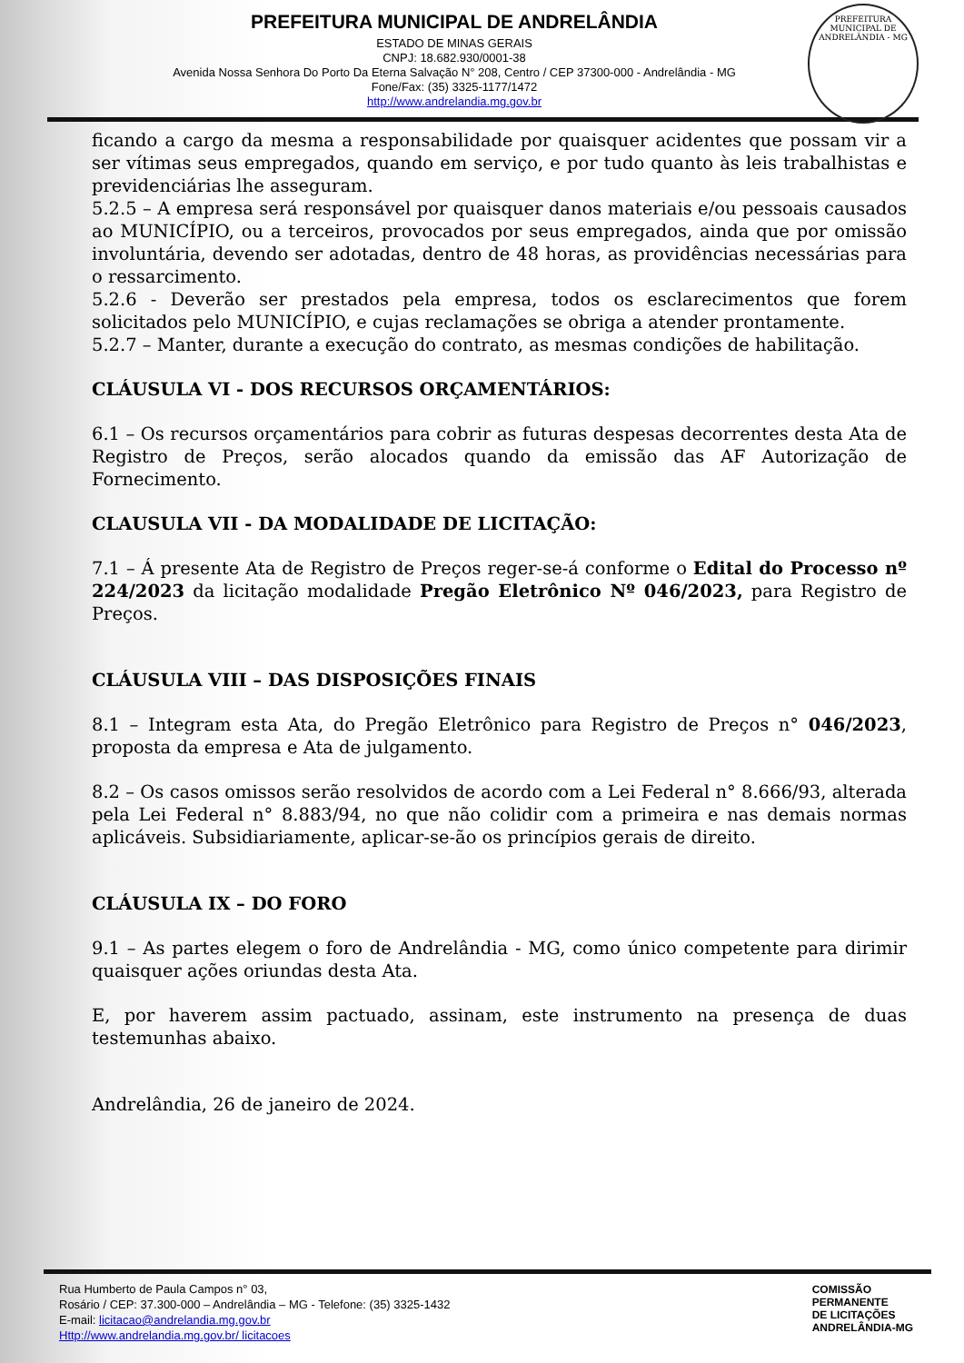PREFEITURA MUNICIPAL DE ANDRELÂNDIA
ESTADO DE MINAS GERAIS
CNPJ: 18.682.930/0001-38
Avenida Nossa Senhora Do Porto Da Eterna Salvação N° 208, Centro / CEP 37300-000 - Andrelândia - MG
Fone/Fax: (35) 3325-1177/1472
http://www.andrelandia.mg.gov.br
PREFEITURA MUNICIPAL DE ANDRELÂNDIA - MG
ficando a cargo da mesma a responsabilidade por quaisquer acidentes que possam vir a ser vítimas seus empregados, quando em serviço, e por tudo quanto às leis trabalhistas e previdenciárias lhe asseguram.
5.2.5 – A empresa será responsável por quaisquer danos materiais e/ou pessoais causados ao MUNICÍPIO, ou a terceiros, provocados por seus empregados, ainda que por omissão involuntária, devendo ser adotadas, dentro de 48 horas, as providências necessárias para o ressarcimento.
5.2.6 - Deverão ser prestados pela empresa, todos os esclarecimentos que forem solicitados pelo MUNICÍPIO, e cujas reclamações se obriga a atender prontamente.
5.2.7 – Manter, durante a execução do contrato, as mesmas condições de habilitação.
CLÁUSULA VI - DOS RECURSOS ORÇAMENTÁRIOS:
6.1 – Os recursos orçamentários para cobrir as futuras despesas decorrentes desta Ata de Registro de Preços, serão alocados quando da emissão das AF Autorização de Fornecimento.
CLAUSULA VII - DA MODALIDADE DE LICITAÇÃO:
7.1 – Á presente Ata de Registro de Preços reger-se-á conforme o Edital do Processo nº 224/2023 da licitação modalidade Pregão Eletrônico Nº 046/2023, para Registro de Preços.
CLÁUSULA VIII – DAS DISPOSIÇÕES FINAIS
8.1 – Integram esta Ata, do Pregão Eletrônico para Registro de Preços n° 046/2023, proposta da empresa e Ata de julgamento.
8.2 – Os casos omissos serão resolvidos de acordo com a Lei Federal n° 8.666/93, alterada pela Lei Federal n° 8.883/94, no que não colidir com a primeira e nas demais normas aplicáveis. Subsidiariamente, aplicar-se-ão os princípios gerais de direito.
CLÁUSULA IX – DO FORO
9.1 – As partes elegem o foro de Andrelândia - MG, como único competente para dirimir quaisquer ações oriundas desta Ata.
E, por haverem assim pactuado, assinam, este instrumento na presença de duas testemunhas abaixo.
Andrelândia, 26 de janeiro de 2024.
Rua Humberto de Paula Campos n° 03,
Rosário / CEP: 37.300-000 – Andrelândia – MG - Telefone: (35) 3325-1432
E-mail: licitacao@andrelandia.mg.gov.br
Http://www.andrelandia.mg.gov.br/ licitacoes
COMISSÃO
PERMANENTE
DE LICITAÇÕES
ANDRELÂNDIA-MG